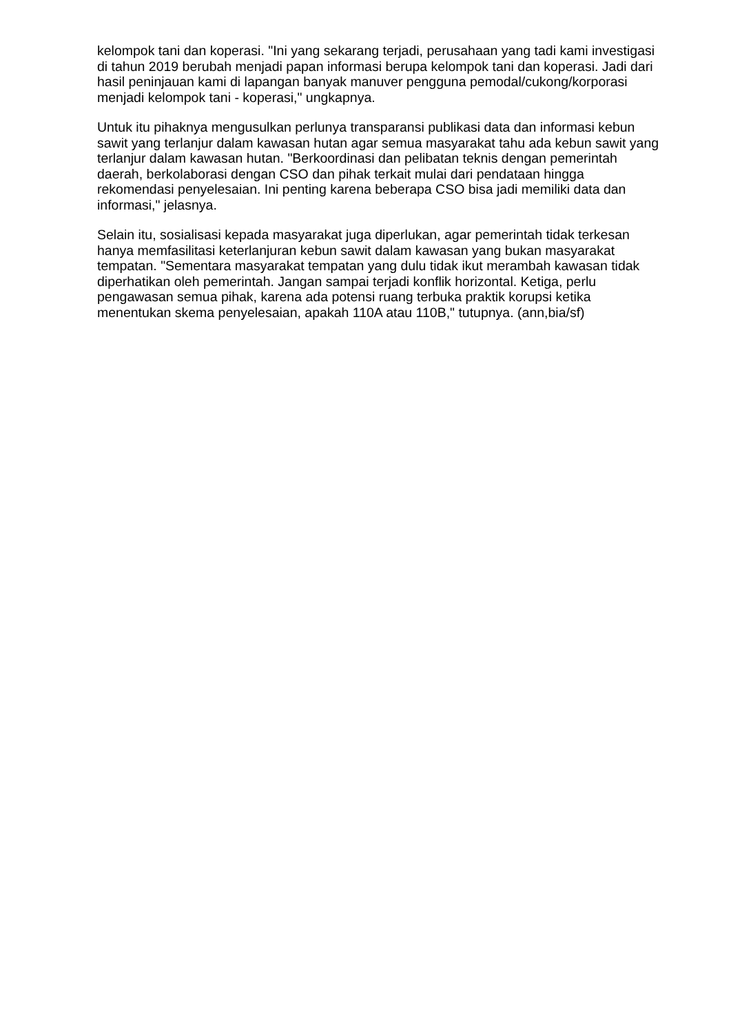kelompok tani dan koperasi. "Ini yang sekarang terjadi, perusahaan yang tadi kami investigasi di tahun 2019 berubah menjadi papan informasi berupa kelompok tani dan koperasi. Jadi dari hasil peninjauan kami di lapangan banyak manuver pengguna pemodal/cukong/korporasi menjadi kelompok tani - koperasi," ungkapnya.
Untuk itu pihaknya mengusulkan perlunya transparansi publikasi data dan informasi kebun sawit yang terlanjur dalam kawasan hutan agar semua masyarakat tahu ada kebun sawit yang terlanjur dalam kawasan hutan. "Berkoordinasi dan pelibatan teknis dengan pemerintah daerah, berkolaborasi dengan CSO dan pihak terkait mulai dari pendataan hingga rekomendasi penyelesaian. Ini penting karena beberapa CSO bisa jadi memiliki data dan informasi," jelasnya.
Selain itu, sosialisasi kepada masyarakat juga diperlukan, agar pemerintah tidak terkesan hanya memfasilitasi keterlanjuran kebun sawit dalam kawasan yang bukan masyarakat tempatan. "Sementara masyarakat tempatan yang dulu tidak ikut merambah kawasan tidak diperhatikan oleh pemerintah. Jangan sampai terjadi konflik horizontal. Ketiga, perlu pengawasan semua pihak, karena ada potensi ruang terbuka praktik korupsi ketika menentukan skema penyelesaian, apakah 110A atau 110B," tutupnya. (ann,bia/sf)